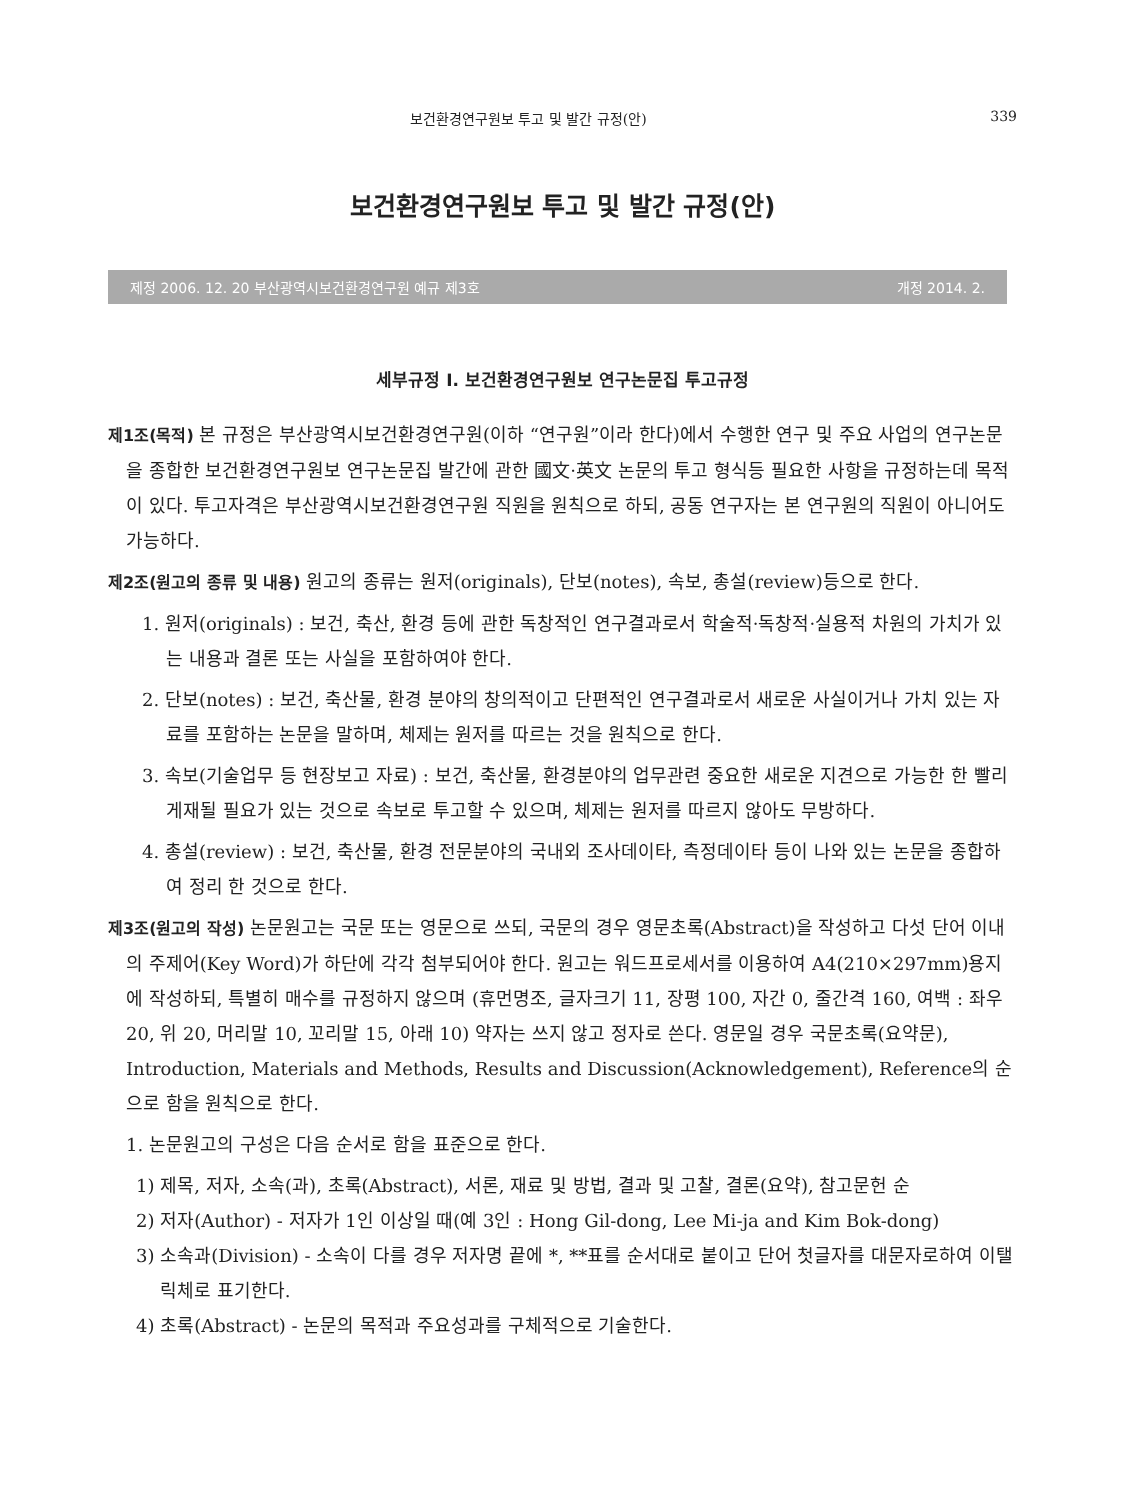보건환경연구원보 투고 및 발간 규정(안) 339
보건환경연구원보 투고 및 발간 규정(안)
제정 2006. 12. 20 부산광역시보건환경연구원 예규 제3호 개정 2014. 2.
세부규정 I. 보건환경연구원보 연구논문집 투고규정
제1조(목적) 본 규정은 부산광역시보건환경연구원(이하 “연구원”이라 한다)에서 수행한 연구 및 주요 사업의 연구논문을 종합한 보건환경연구원보 연구논문집 발간에 관한 國文·英文 논문의 투고 형식등 필요한 사항을 규정하는데 목적이 있다. 투고자격은 부산광역시보건환경연구원 직원을 원칙으로 하되, 공동 연구자는 본 연구원의 직원이 아니어도 가능하다.
제2조(원고의 종류 및 내용) 원고의 종류는 원저(originals), 단보(notes), 속보, 총설(review)등으로 한다.
1. 원저(originals) : 보건, 축산, 환경 등에 관한 독창적인 연구결과로서 학술적·독창적·실용적 차원의 가치가 있는 내용과 결론 또는 사실을 포함하여야 한다.
2. 단보(notes) : 보건, 축산물, 환경 분야의 창의적이고 단편적인 연구결과로서 새로운 사실이거나 가치 있는 자료를 포함하는 논문을 말하며, 체제는 원저를 따르는 것을 원칙으로 한다.
3. 속보(기술업무 등 현장보고 자료) : 보건, 축산물, 환경분야의 업무관련 중요한 새로운 지견으로 가능한 한 빨리 게재될 필요가 있는 것으로 속보로 투고할 수 있으며, 체제는 원저를 따르지 않아도 무방하다.
4. 총설(review) : 보건, 축산물, 환경 전문분야의 국내외 조사데이타, 측정데이타 등이 나와 있는 논문을 종합하여 정리 한 것으로 한다.
제3조(원고의 작성) 논문원고는 국문 또는 영문으로 쓰되, 국문의 경우 영문초록(Abstract)을 작성하고 다섯 단어 이내의 주제어(Key Word)가 하단에 각각 첨부되어야 한다. 원고는 워드프로세서를 이용하여 A4(210×297mm)용지에 작성하되, 특별히 매수를 규정하지 않으며 (휴먼명조, 글자크기 11, 장평 100, 자간 0, 줄간격 160, 여백 : 좌우 20, 위 20, 머리말 10, 꼬리말 15, 아래 10) 약자는 쓰지 않고 정자로 쓴다. 영문일 경우 국문초록(요약문), Introduction, Materials and Methods, Results and Discussion(Acknowledgement), Reference의 순으로 함을 원칙으로 한다.
1. 논문원고의 구성은 다음 순서로 함을 표준으로 한다.
1) 제목, 저자, 소속(과), 초록(Abstract), 서론, 재료 및 방법, 결과 및 고찰, 결론(요약), 참고문헌 순
2) 저자(Author) - 저자가 1인 이상일 때(예 3인 : Hong Gil-dong, Lee Mi-ja and Kim Bok-dong)
3) 소속과(Division) - 소속이 다를 경우 저자명 끝에 *, **표를 순서대로 붙이고 단어 첫글자를 대문자로하여 이탤릭체로 표기한다.
4) 초록(Abstract) - 논문의 목적과 주요성과를 구체적으로 기술한다.